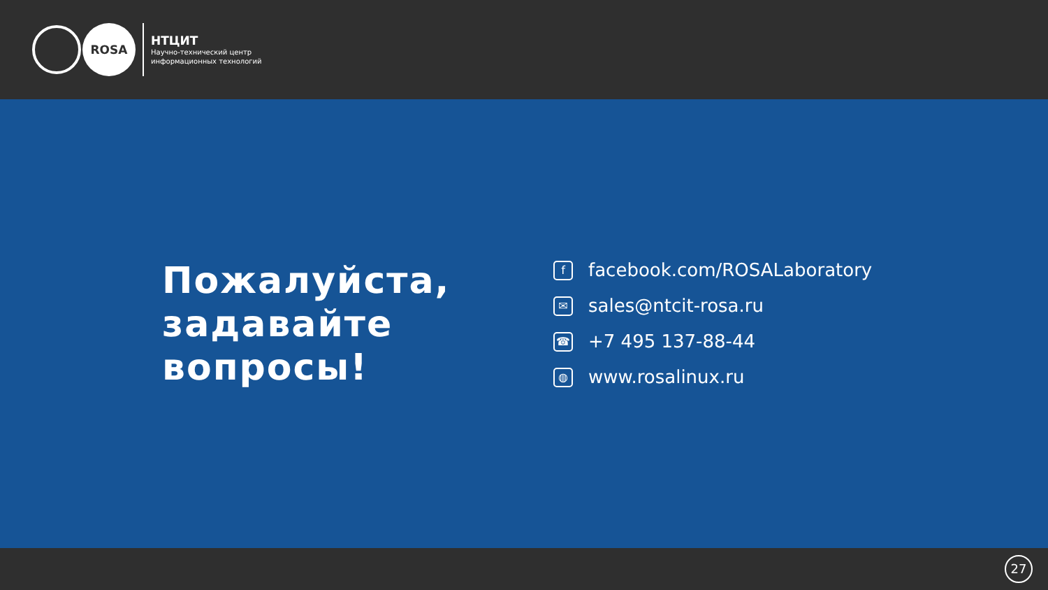ROSA
НТЦИТ
Научно-технический центр
информационных технологий
Пожалуйста,
задавайте
вопросы!
ffacebook.com/ROSALaboratory
✉ sales@ntcit-rosa.ru
☎ +7 495 137-88-44
◍ www.rosalinux.ru
27